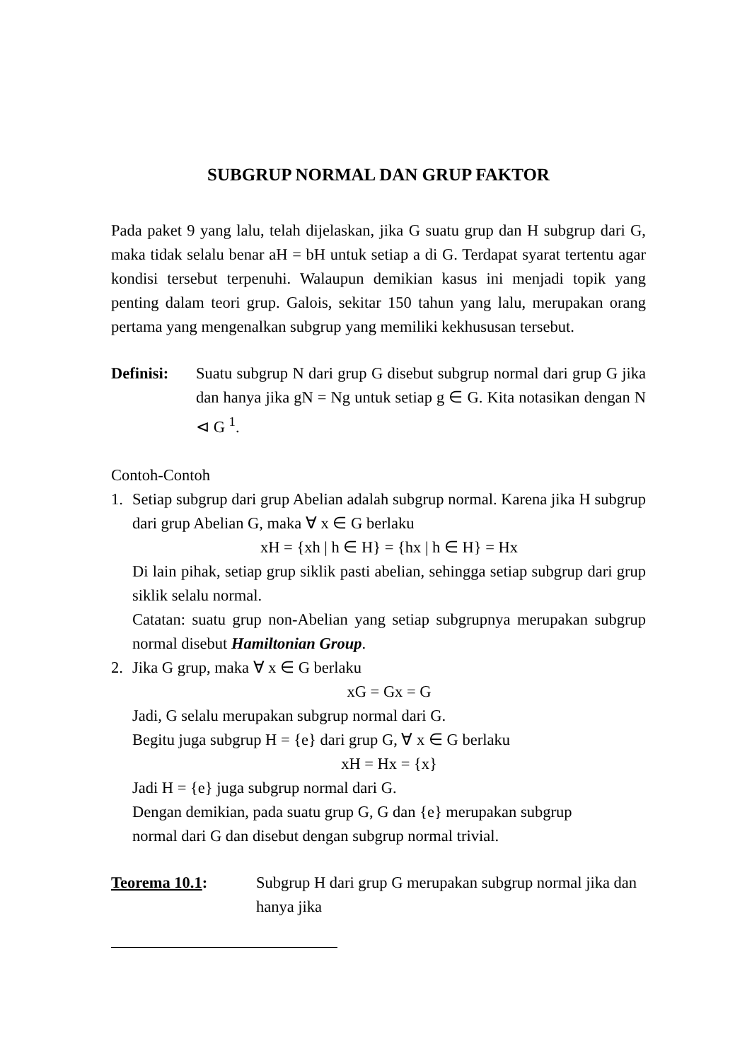SUBGRUP NORMAL DAN GRUP FAKTOR
Pada paket 9 yang lalu, telah dijelaskan, jika G suatu grup dan H subgrup dari G, maka tidak selalu benar aH = bH untuk setiap a di G. Terdapat syarat tertentu agar kondisi tersebut terpenuhi. Walaupun demikian kasus ini menjadi topik yang penting dalam teori grup. Galois, sekitar 150 tahun yang lalu, merupakan orang pertama yang mengenalkan subgrup yang memiliki kekhususan tersebut.
Definisi:
Suatu subgrup N dari grup G disebut subgrup normal dari grup G jika dan hanya jika gN = Ng untuk setiap g ∈ G. Kita notasikan dengan N ⊲ G <sup>1</sup>.
Contoh-Contoh
1. Setiap subgrup dari grup Abelian adalah subgrup normal. Karena jika H subgrup dari grup Abelian G, maka ∀ x ∈ G berlaku
xH = {xh | h ∈ H} = {hx | h ∈ H} = Hx
Di lain pihak, setiap grup siklik pasti abelian, sehingga setiap subgrup dari grup siklik selalu normal.
Catatan: suatu grup non-Abelian yang setiap subgrupnya merupakan subgrup normal disebut Hamiltonian Group.
2. Jika G grup, maka ∀ x ∈ G berlaku
xG = Gx = G
Jadi, G selalu merupakan subgrup normal dari G.
Begitu juga subgrup H = {e} dari grup G, ∀ x ∈ G berlaku
xH = Hx = {x}
Jadi H = {e} juga subgrup normal dari G.
Dengan demikian, pada suatu grup G, G dan {e} merupakan subgrup
normal dari G dan disebut dengan subgrup normal trivial.
Teorema 10.1: Subgrup H dari grup G merupakan subgrup normal jika dan hanya jika